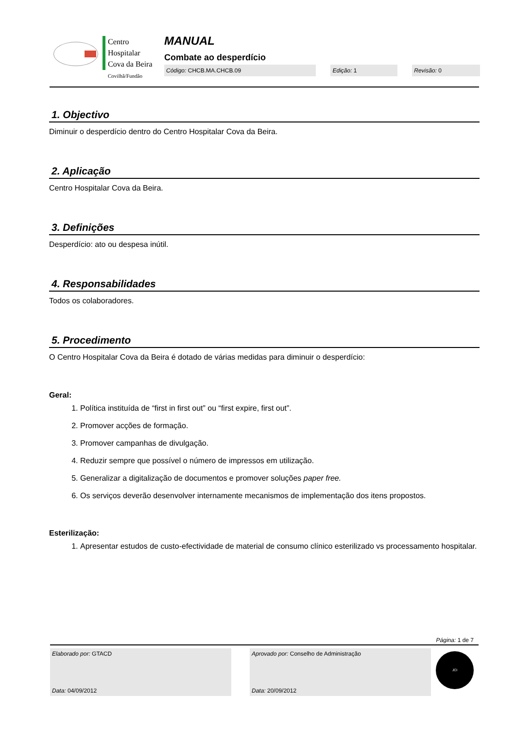Centro
Hospitalar
Cova da Beira
Covilhã/Fundão
MANUAL
Combate ao desperdício
Código: CHCB.MA.CHCB.09 Edição: 1 Revisão: 0
1. Objectivo
Diminuir o desperdício dentro do Centro Hospitalar Cova da Beira.
2. Aplicação
Centro Hospitalar Cova da Beira.
3. Definições
Desperdício: ato ou despesa inútil.
4. Responsabilidades
Todos os colaboradores.
5. Procedimento
O Centro Hospitalar Cova da Beira é dotado de várias medidas para diminuir o desperdício:
Geral:
1. Política instituída de “first in first out” ou “first expire, first out”.
2. Promover acções de formação.
3. Promover campanhas de divulgação.
4. Reduzir sempre que possível o número de impressos em utilização.
5. Generalizar a digitalização de documentos e promover soluções paper free.
6. Os serviços deverão desenvolver internamente mecanismos de implementação dos itens propostos.
Esterilização:
1. Apresentar estudos de custo-efectividade de material de consumo clínico esterilizado vs processamento hospitalar.
Página: 1 de 7
Elaborado por: GTACD
Data: 04/09/2012
Aprovado por: Conselho de Administração
Data: 20/09/2012
JCI